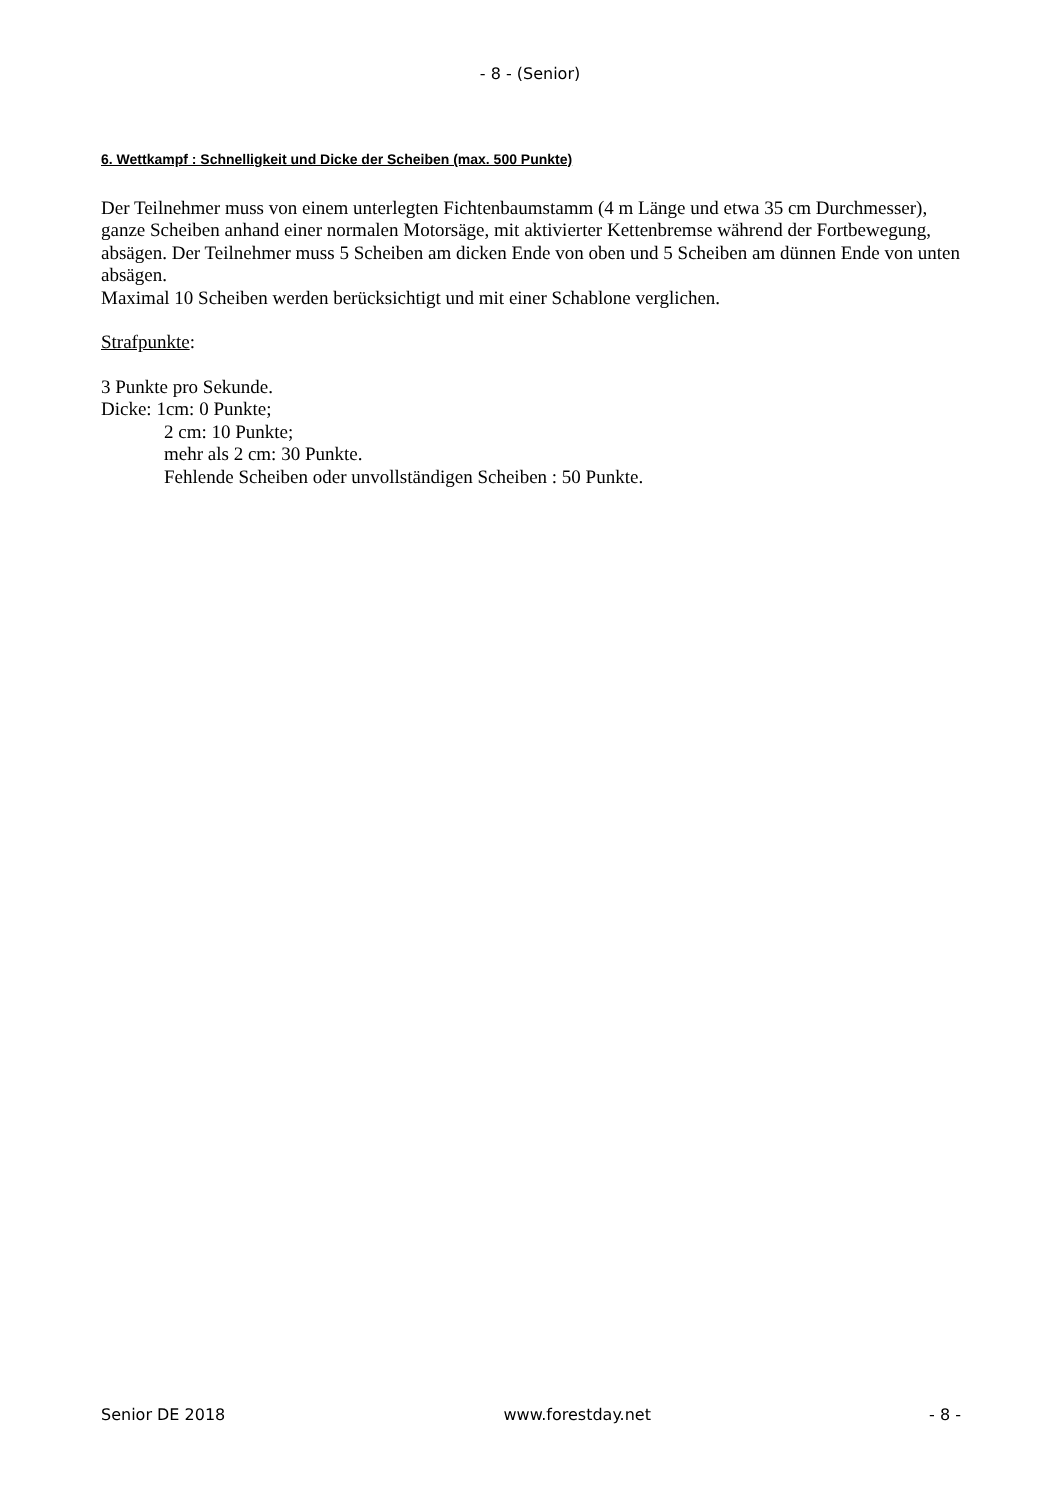- 8 - (Senior)
6. Wettkampf : Schnelligkeit und Dicke der Scheiben (max. 500 Punkte)
Der Teilnehmer muss von einem unterlegten Fichtenbaumstamm (4 m Länge und etwa 35 cm Durchmesser), ganze Scheiben anhand einer normalen Motorsäge, mit aktivierter Kettenbremse während der Fortbewegung, absägen. Der Teilnehmer muss 5 Scheiben am dicken Ende von oben und 5 Scheiben am dünnen Ende von unten absägen.
Maximal 10 Scheiben werden berücksichtigt und mit einer Schablone verglichen.
Strafpunkte:
3 Punkte pro Sekunde.
Dicke: 1cm: 0 Punkte;
2 cm: 10 Punkte;
mehr als 2 cm: 30 Punkte.
Fehlende Scheiben oder unvollständigen Scheiben : 50 Punkte.
Senior DE 2018 www.forestday.net - 8 -